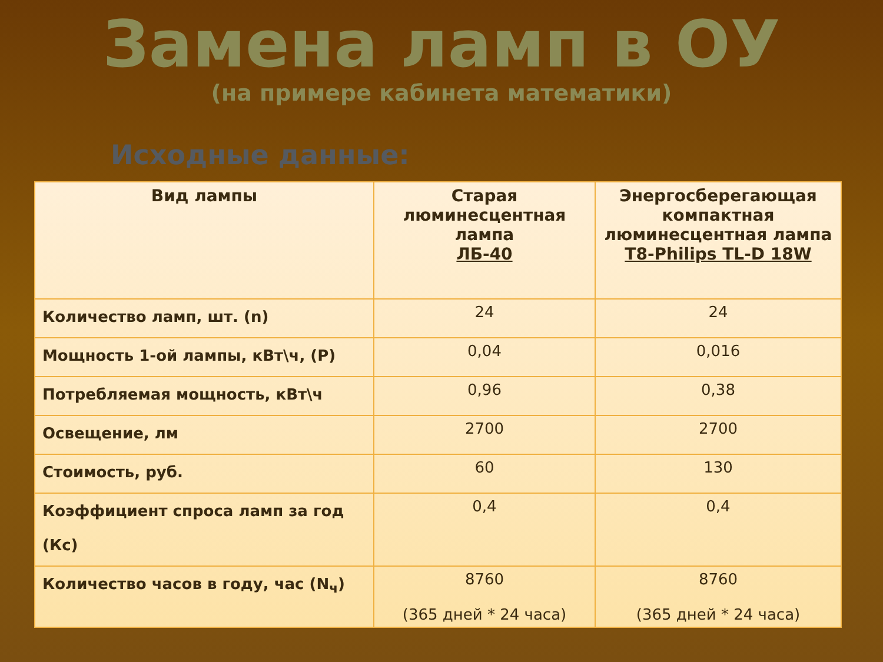Замена ламп в ОУ
(на примере кабинета математики)
Исходные данные:
| Вид лампы | Старая люминесцентная лампа ЛБ-40 | Энергосберегающая компактная люминесцентная лампа T8-Philips TL-D 18W |
| --- | --- | --- |
| Количество ламп, шт. (n) | 24 | 24 |
| Мощность 1-ой лампы, кВт\ч, (P) | 0,04 | 0,016 |
| Потребляемая мощность, кВт\ч | 0,96 | 0,38 |
| Освещение, лм | 2700 | 2700 |
| Стоимость, руб. | 60 | 130 |
| Коэффициент спроса ламп за год (Кс) | 0,4 | 0,4 |
| Количество часов в году, час (N<sub>ч</sub>) | 8760 (365 дней * 24 часа) | 8760 (365 дней * 24 часа) |